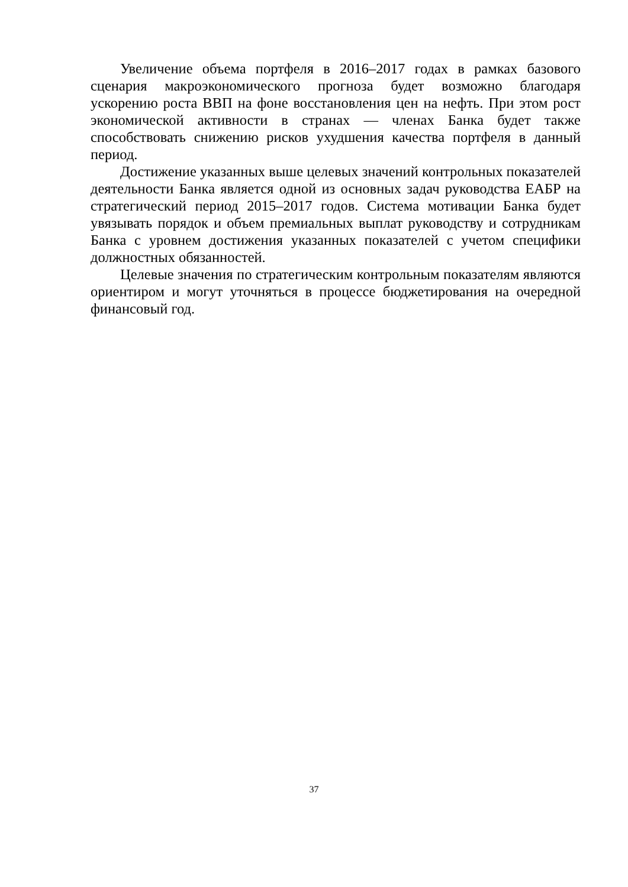Увеличение объема портфеля в 2016–2017 годах в рамках базового сценария макроэкономического прогноза будет возможно благодаря ускорению роста ВВП на фоне восстановления цен на нефть. При этом рост экономической активности в странах — членах Банка будет также способствовать снижению рисков ухудшения качества портфеля в данный период.
Достижение указанных выше целевых значений контрольных показателей деятельности Банка является одной из основных задач руководства ЕАБР на стратегический период 2015–2017 годов. Система мотивации Банка будет увязывать порядок и объем премиальных выплат руководству и сотрудникам Банка с уровнем достижения указанных показателей с учетом специфики должностных обязанностей.
Целевые значения по стратегическим контрольным показателям являются ориентиром и могут уточняться в процессе бюджетирования на очередной финансовый год.
37